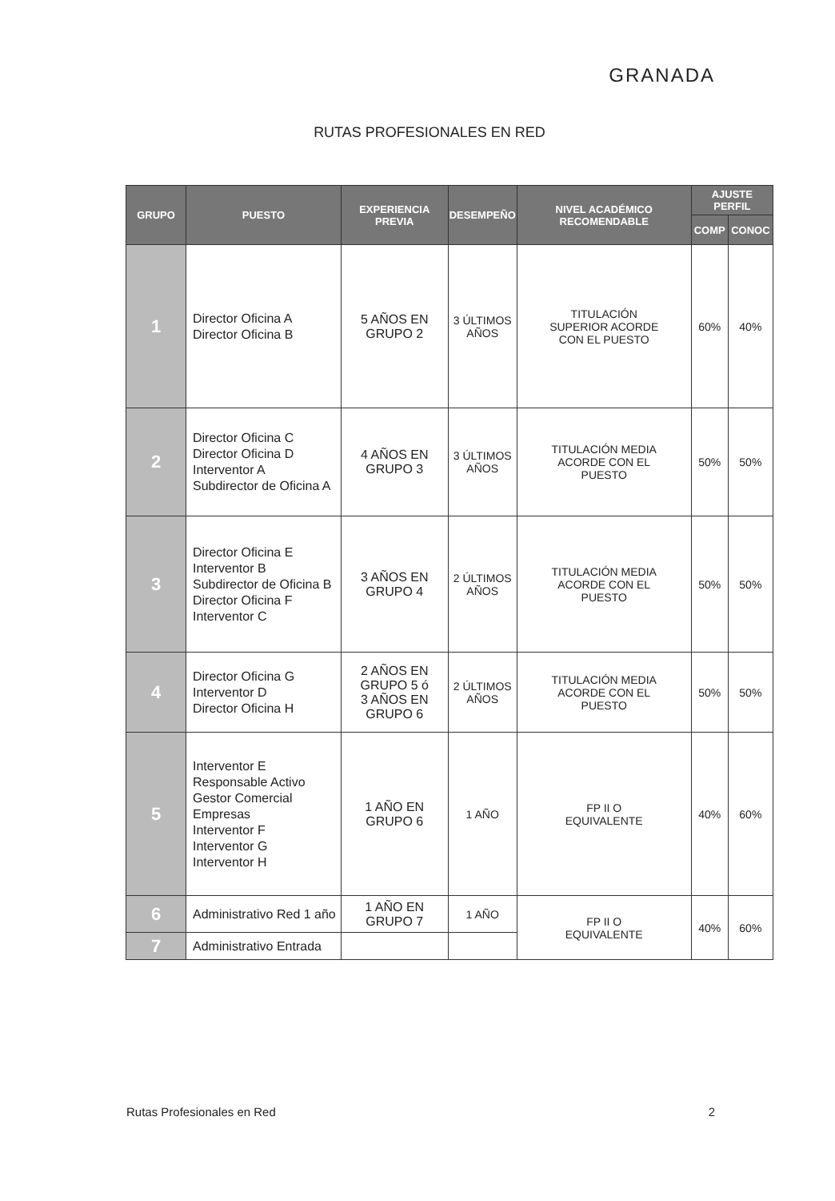GRANADA
RUTAS PROFESIONALES EN RED
| GRUPO | PUESTO | EXPERIENCIA PREVIA | DESEMPEÑO | NIVEL ACADÉMICO RECOMENDABLE | AJUSTE PERFIL | |
| --- | --- | --- | --- | --- | --- | --- |
| | | | | | COMP | CONOC |
| 1 | Director Oficina A Director Oficina B | 5 AÑOS EN GRUPO 2 | 3 ÚLTIMOS AÑOS | TITULACIÓN SUPERIOR ACORDE CON EL PUESTO | 60% | 40% |
| 2 | Director Oficina C Director Oficina D Interventor A Subdirector de Oficina A | 4 AÑOS EN GRUPO 3 | 3 ÚLTIMOS AÑOS | TITULACIÓN MEDIA ACORDE CON EL PUESTO | 50% | 50% |
| 3 | Director Oficina E Interventor B Subdirector de Oficina B Director Oficina F Interventor C | 3 AÑOS EN GRUPO 4 | 2 ÚLTIMOS AÑOS | TITULACIÓN MEDIA ACORDE CON EL PUESTO | 50% | 50% |
| 4 | Director Oficina G Interventor D Director Oficina H | 2 AÑOS EN GRUPO 5 ó 3 AÑOS EN GRUPO 6 | 2 ÚLTIMOS AÑOS | TITULACIÓN MEDIA ACORDE CON EL PUESTO | 50% | 50% |
| 5 | Interventor E Responsable Activo Gestor Comercial Empresas Interventor F Interventor G Interventor H | 1 AÑO EN GRUPO 6 | 1 AÑO | FP II O EQUIVALENTE | 40% | 60% |
| 6 | Administrativo Red 1 año | 1 AÑO EN GRUPO 7 | 1 AÑO | FP II O EQUIVALENTE | 40% | 60% |
| 7 | Administrativo Entrada | | | | | |
Rutas Profesionales en Red 2